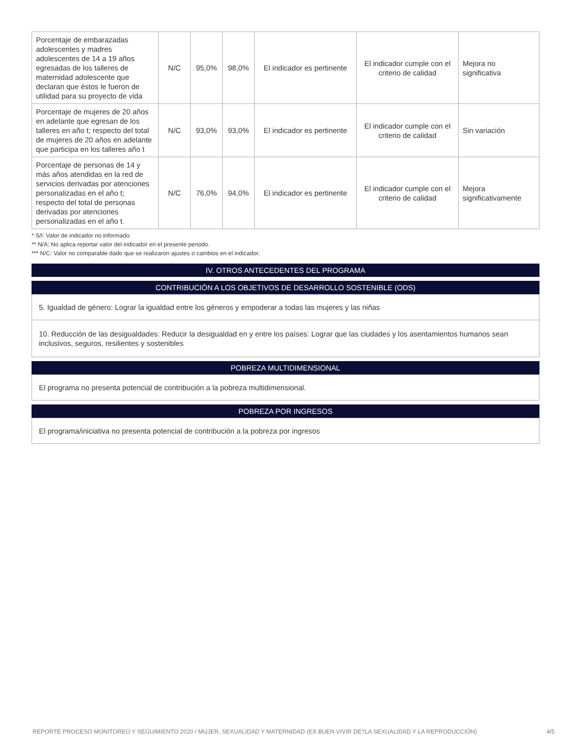| Porcentaje de embarazadas adolescentes y madres adolescentes de 14 a 19 años egresadas de los talleres de maternidad adolescente que declaran que éstos le fueron de utilidad para su proyecto de vida | N/C | 95,0% | 98,0% | El indicador es pertinente | El indicador cumple con el criterio de calidad | Mejora no significativa |
| Porcentaje de mujeres de 20 años en adelante que egresan de los talleres en año t; respecto del total de mujeres de 20 años en adelante que participa en los talleres año t | N/C | 93,0% | 93,0% | El indicador es pertinente | El indicador cumple con el criterio de calidad | Sin variación |
| Porcentaje de personas de 14 y más años atendidas en la red de servicios derivadas por atenciones personalizadas en el año t; respecto del total de personas derivadas por atenciones personalizadas en el año t. | N/C | 76,0% | 94,0% | El indicador es pertinente | El indicador cumple con el criterio de calidad | Mejora significativamente |
* S/I: Valor de indicador no informado.
** N/A: No aplica reportar valor del indicador en el presente periodo.
*** N/C: Valor no comparable dado que se realizaron ajustes o cambios en el indicador.
IV. OTROS ANTECEDENTES DEL PROGRAMA
CONTRIBUCIÓN A LOS OBJETIVOS DE DESARROLLO SOSTENIBLE (ODS)
5. Igualdad de género: Lograr la igualdad entre los géneros y empoderar a todas las mujeres y las niñas
10. Reducción de las desigualdades: Reducir la desigualdad en y entre los países: Lograr que las ciudades y los asentamientos humanos sean inclusivos, seguros, resilientes y sostenibles
POBREZA MULTIDIMENSIONAL
El programa no presenta potencial de contribución a la pobreza multidimensional.
POBREZA POR INGRESOS
El programa/iniciativa no presenta potencial de contribución a la pobreza por ingresos
REPORTE PROCESO MONITOREO Y SEGUIMIENTO 2020 / MUJER, SEXUALIDAD Y MATERNIDAD (EX BUEN VIVIR DE?LA SEXUALIDAD Y LA REPRODUCCIÓN) 4/5